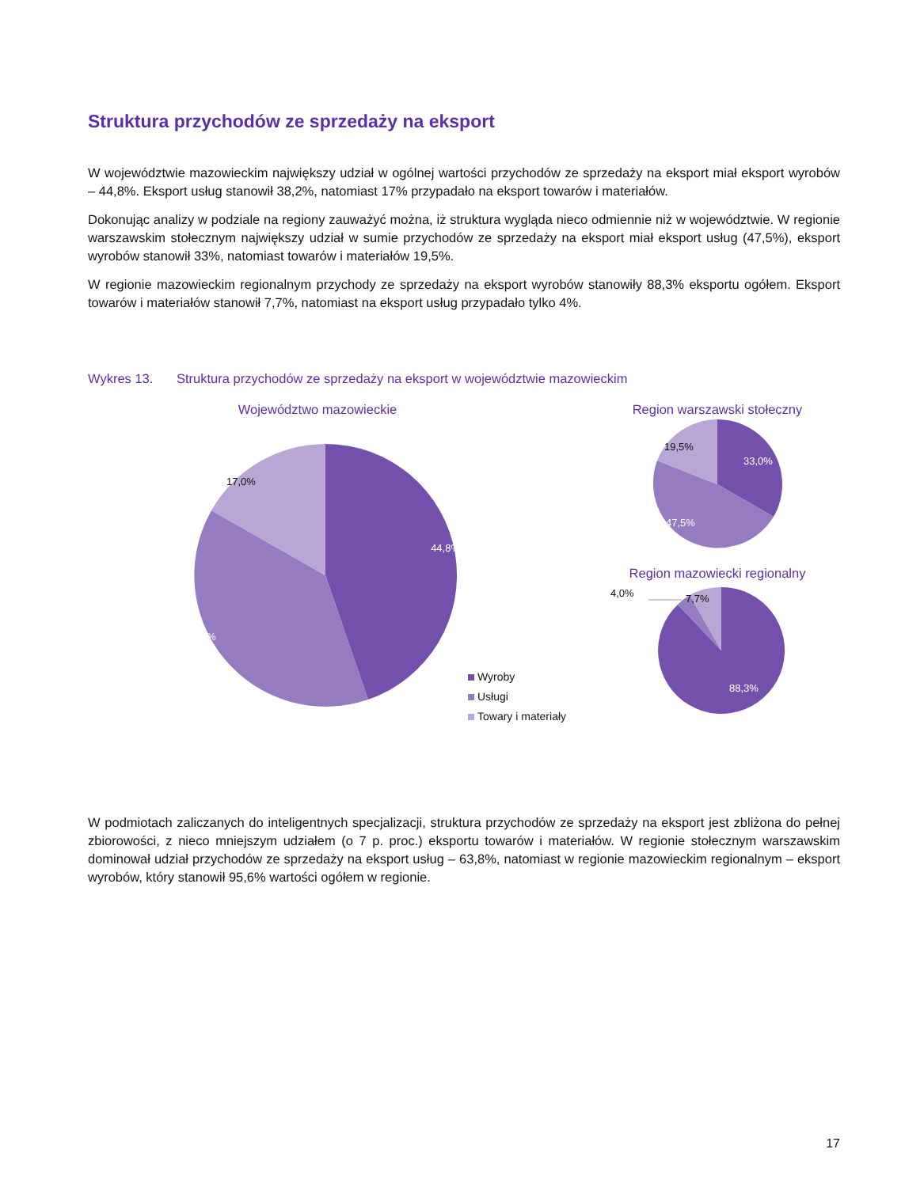Struktura przychodów ze sprzedaży na eksport
W województwie mazowieckim największy udział w ogólnej wartości przychodów ze sprzedaży na eksport miał eksport wyrobów – 44,8%. Eksport usług stanowił 38,2%, natomiast 17% przypadało na eksport towarów i materiałów.
Dokonując analizy w podziale na regiony zauważyć można, iż struktura wygląda nieco odmiennie niż w województwie. W regionie warszawskim stołecznym największy udział w sumie przychodów ze sprzedaży na eksport miał eksport usług (47,5%), eksport wyrobów stanowił 33%, natomiast towarów i materiałów 19,5%.
W regionie mazowieckim regionalnym przychody ze sprzedaży na eksport wyrobów stanowiły 88,3% eksportu ogółem. Eksport towarów i materiałów stanowił 7,7%, natomiast na eksport usług przypadało tylko 4%.
Wykres 13. Struktura przychodów ze sprzedaży na eksport w województwie mazowieckim
Województwo mazowieckie
44,8%
38,2%
17,0%
Wyroby
Usługi
Towary i materiały
Region warszawski stołeczny
33,0%
47,5%
19,5%
Region mazowiecki regionalny
4,0%
7,7%
88,3%
W podmiotach zaliczanych do inteligentnych specjalizacji, struktura przychodów ze sprzedaży na eksport jest zbliżona do pełnej zbiorowości, z nieco mniejszym udziałem (o 7 p. proc.) eksportu towarów i materiałów. W regionie stołecznym warszawskim dominował udział przychodów ze sprzedaży na eksport usług – 63,8%, natomiast w regionie mazowieckim regionalnym – eksport wyrobów, który stanowił 95,6% wartości ogółem w regionie.
17